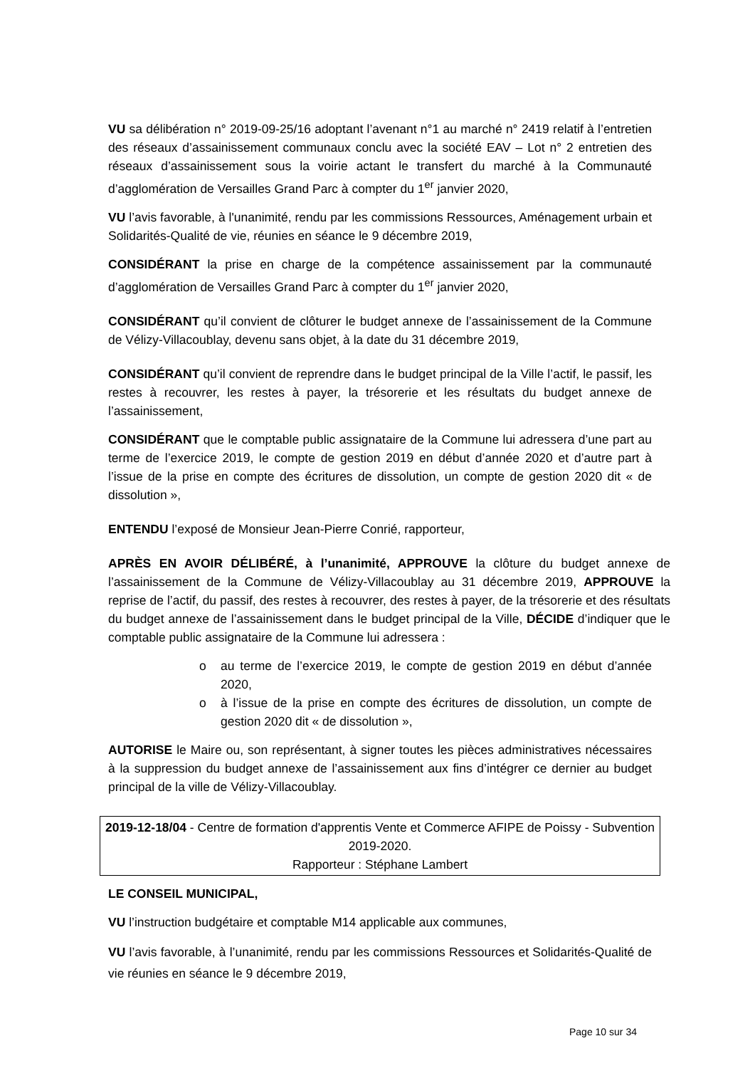VU sa délibération n° 2019-09-25/16 adoptant l’avenant n°1 au marché n° 2419 relatif à l’entretien des réseaux d’assainissement communaux conclu avec la société EAV – Lot n° 2 entretien des réseaux d’assainissement sous la voirie actant le transfert du marché à la Communauté d’agglomération de Versailles Grand Parc à compter du 1<sup>er</sup> janvier 2020,
VU l’avis favorable, à l'unanimité, rendu par les commissions Ressources, Aménagement urbain et Solidarités-Qualité de vie, réunies en séance le 9 décembre 2019,
CONSIDÉRANT la prise en charge de la compétence assainissement par la communauté d’agglomération de Versailles Grand Parc à compter du 1<sup>er</sup> janvier 2020,
CONSIDÉRANT qu’il convient de clôturer le budget annexe de l’assainissement de la Commune de Vélizy-Villacoublay, devenu sans objet, à la date du 31 décembre 2019,
CONSIDÉRANT qu’il convient de reprendre dans le budget principal de la Ville l’actif, le passif, les restes à recouvrer, les restes à payer, la trésorerie et les résultats du budget annexe de l’assainissement,
CONSIDÉRANT que le comptable public assignataire de la Commune lui adressera d’une part au terme de l’exercice 2019, le compte de gestion 2019 en début d’année 2020 et d’autre part à l’issue de la prise en compte des écritures de dissolution, un compte de gestion 2020 dit « de dissolution »,
ENTENDU l’exposé de Monsieur Jean-Pierre Conrié, rapporteur,
APRÈS EN AVOIR DÉLIBÉRÉ, à l’unanimité, APPROUVE la clôture du budget annexe de l’assainissement de la Commune de Vélizy-Villacoublay au 31 décembre 2019, APPROUVE la reprise de l’actif, du passif, des restes à recouvrer, des restes à payer, de la trésorerie et des résultats du budget annexe de l’assainissement dans le budget principal de la Ville, DÉCIDE d’indiquer que le comptable public assignataire de la Commune lui adressera :
o au terme de l’exercice 2019, le compte de gestion 2019 en début d’année 2020,
o à l’issue de la prise en compte des écritures de dissolution, un compte de gestion 2020 dit « de dissolution »,
AUTORISE le Maire ou, son représentant, à signer toutes les pièces administratives nécessaires à la suppression du budget annexe de l’assainissement aux fins d’intégrer ce dernier au budget principal de la ville de Vélizy-Villacoublay.
2019-12-18/04 - Centre de formation d'apprentis Vente et Commerce AFIPE de Poissy - Subvention 2019-2020.
Rapporteur : Stéphane Lambert
LE CONSEIL MUNICIPAL,
VU l’instruction budgétaire et comptable M14 applicable aux communes,
VU l’avis favorable, à l’unanimité, rendu par les commissions Ressources et Solidarités-Qualité de vie réunies en séance le 9 décembre 2019,
Page 10 sur 34